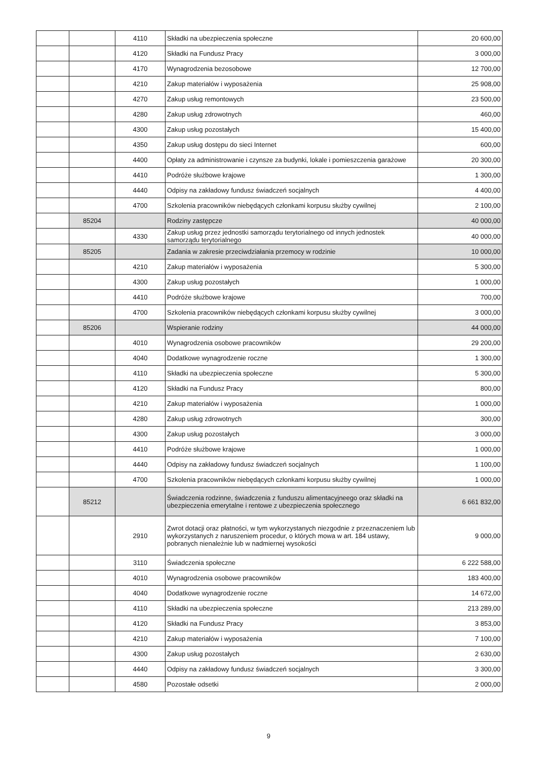| | | 4110 | Składki na ubezpieczenia społeczne | 20 600,00 |
| | | 4120 | Składki na Fundusz Pracy | 3 000,00 |
| | | 4170 | Wynagrodzenia bezosobowe | 12 700,00 |
| | | 4210 | Zakup materiałów i wyposażenia | 25 908,00 |
| | | 4270 | Zakup usług remontowych | 23 500,00 |
| | | 4280 | Zakup usług zdrowotnych | 460,00 |
| | | 4300 | Zakup usług pozostałych | 15 400,00 |
| | | 4350 | Zakup usług dostępu do sieci Internet | 600,00 |
| | | 4400 | Opłaty za administrowanie i czynsze za budynki, lokale i pomieszczenia garażowe | 20 300,00 |
| | | 4410 | Podróże służbowe krajowe | 1 300,00 |
| | | 4440 | Odpisy na zakładowy fundusz świadczeń socjalnych | 4 400,00 |
| | | 4700 | Szkolenia pracowników niebędących członkami korpusu służby cywilnej | 2 100,00 |
| | 85204 | | Rodziny zastępcze | 40 000,00 |
| | | 4330 | Zakup usług przez jednostki samorządu terytorialnego od innych jednostek samorządu terytorialnego | 40 000,00 |
| | 85205 | | Zadania w zakresie przeciwdziałania przemocy w rodzinie | 10 000,00 |
| | | 4210 | Zakup materiałów i wyposażenia | 5 300,00 |
| | | 4300 | Zakup usług pozostałych | 1 000,00 |
| | | 4410 | Podróże służbowe krajowe | 700,00 |
| | | 4700 | Szkolenia pracowników niebędących członkami korpusu służby cywilnej | 3 000,00 |
| | 85206 | | Wspieranie rodziny | 44 000,00 |
| | | 4010 | Wynagrodzenia osobowe pracowników | 29 200,00 |
| | | 4040 | Dodatkowe wynagrodzenie roczne | 1 300,00 |
| | | 4110 | Składki na ubezpieczenia społeczne | 5 300,00 |
| | | 4120 | Składki na Fundusz Pracy | 800,00 |
| | | 4210 | Zakup materiałów i wyposażenia | 1 000,00 |
| | | 4280 | Zakup usług zdrowotnych | 300,00 |
| | | 4300 | Zakup usług pozostałych | 3 000,00 |
| | | 4410 | Podróże służbowe krajowe | 1 000,00 |
| | | 4440 | Odpisy na zakładowy fundusz świadczeń socjalnych | 1 100,00 |
| | | 4700 | Szkolenia pracowników niebędących członkami korpusu służby cywilnej | 1 000,00 |
| | 85212 | | Świadczenia rodzinne, świadczenia z funduszu alimentacyjneego oraz składki na ubezpieczenia emerytalne i rentowe z ubezpieczenia społecznego | 6 661 832,00 |
| | | 2910 | Zwrot dotacji oraz płatności, w tym wykorzystanych niezgodnie z przeznaczeniem lub wykorzystanych z naruszeniem procedur, o których mowa w art. 184 ustawy, pobranych nienależnie lub w nadmiernej wysokości | 9 000,00 |
| | | 3110 | Świadczenia społeczne | 6 222 588,00 |
| | | 4010 | Wynagrodzenia osobowe pracowników | 183 400,00 |
| | | 4040 | Dodatkowe wynagrodzenie roczne | 14 672,00 |
| | | 4110 | Składki na ubezpieczenia społeczne | 213 289,00 |
| | | 4120 | Składki na Fundusz Pracy | 3 853,00 |
| | | 4210 | Zakup materiałów i wyposażenia | 7 100,00 |
| | | 4300 | Zakup usług pozostałych | 2 630,00 |
| | | 4440 | Odpisy na zakładowy fundusz świadczeń socjalnych | 3 300,00 |
| | | 4580 | Pozostałe odsetki | 2 000,00 |
9